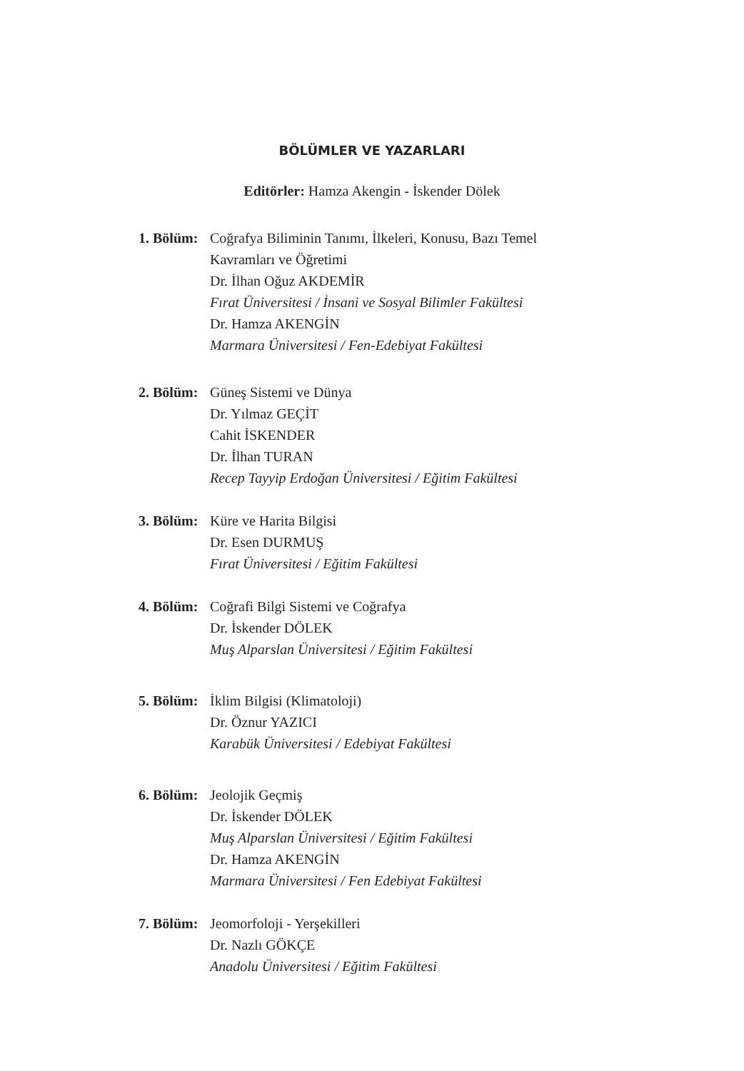BÖLÜMLER VE YAZARLARI
Editörler: Hamza Akengin - İskender Dölek
1. Bölüm:
Coğrafya Biliminin Tanımı, İlkeleri, Konusu, Bazı Temel
Kavramları ve Öğretimi
Dr. İlhan Oğuz AKDEMİR
Fırat Üniversitesi / İnsani ve Sosyal Bilimler Fakültesi
Dr. Hamza AKENGİN
Marmara Üniversitesi / Fen-Edebiyat Fakültesi
2. Bölüm:
Güneş Sistemi ve Dünya
Dr. Yılmaz GEÇİT
Cahit İSKENDER
Dr. İlhan TURAN
Recep Tayyip Erdoğan Üniversitesi / Eğitim Fakültesi
3. Bölüm:
Küre ve Harita Bilgisi
Dr. Esen DURMUŞ
Fırat Üniversitesi / Eğitim Fakültesi
4. Bölüm:
Coğrafi Bilgi Sistemi ve Coğrafya
Dr. İskender DÖLEK
Muş Alparslan Üniversitesi / Eğitim Fakültesi
5. Bölüm:
İklim Bilgisi (Klimatoloji)
Dr. Öznur YAZICI
Karabük Üniversitesi / Edebiyat Fakültesi
6. Bölüm:
Jeolojik Geçmiş
Dr. İskender DÖLEK
Muş Alparslan Üniversitesi / Eğitim Fakültesi
Dr. Hamza AKENGİN
Marmara Üniversitesi / Fen Edebiyat Fakültesi
7. Bölüm:
Jeomorfoloji - Yerşekilleri
Dr. Nazlı GÖKÇE
Anadolu Üniversitesi / Eğitim Fakültesi